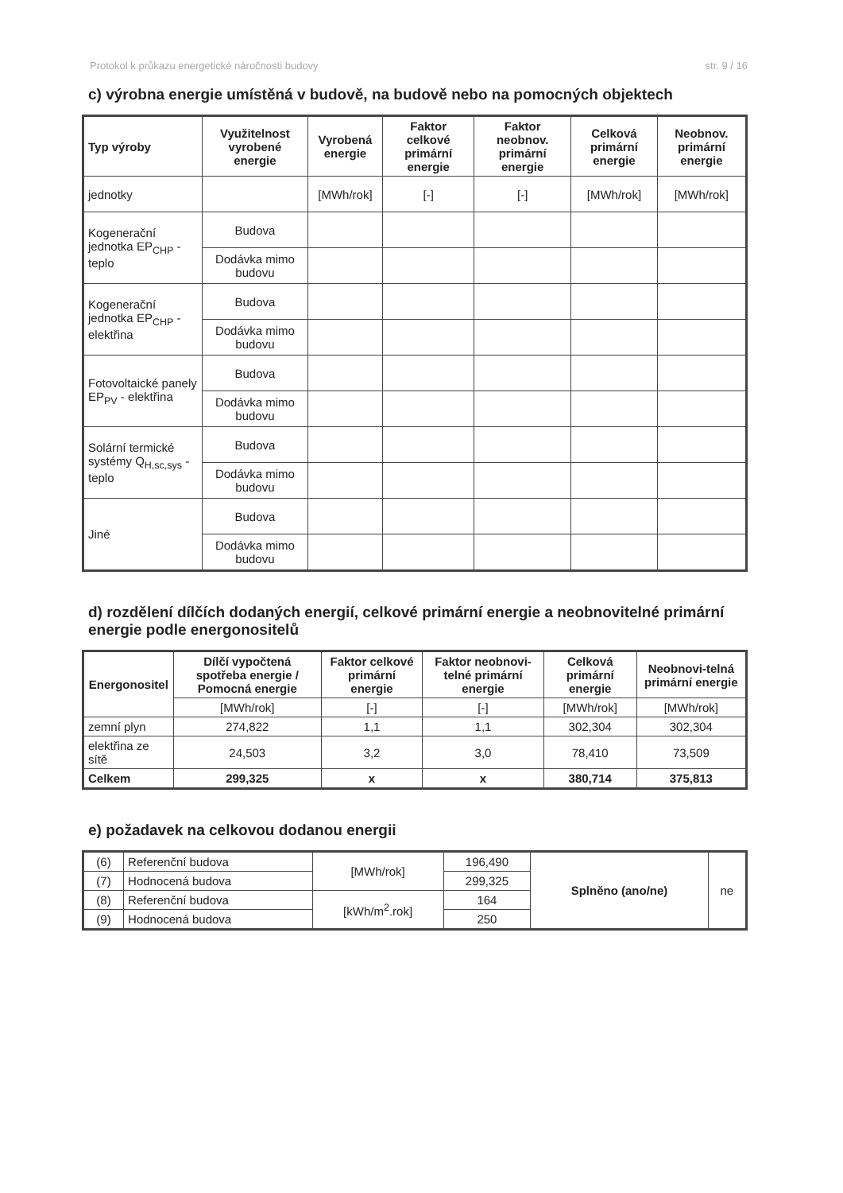Protokol k průkazu energetické náročnosti budovy str. 9 / 16
c) výrobna energie umístěná v budově, na budově nebo na pomocných objektech
| Typ výroby | Využitelnost vyrobené energie | Vyrobená energie | Faktor celkové primární energie | Faktor neobnov. primární energie | Celková primární energie | Neobnov. primární energie |
| --- | --- | --- | --- | --- | --- | --- |
| jednotky | | [MWh/rok] | [-] | [-] | [MWh/rok] | [MWh/rok] |
| Kogenerační jednotka EP<sub>CHP</sub> - teplo | Budova | | | | | |
| | Dodávka mimo budovu | | | | | |
| Kogenerační jednotka EP<sub>CHP</sub> - elektřina | Budova | | | | | |
| | Dodávka mimo budovu | | | | | |
| Fotovoltaické panely EP<sub>PV</sub> - elektřina | Budova | | | | | |
| | Dodávka mimo budovu | | | | | |
| Solární termické systémy Q<sub>H,sc,sys</sub> - teplo | Budova | | | | | |
| | Dodávka mimo budovu | | | | | |
| Jiné | Budova | | | | | |
| | Dodávka mimo budovu | | | | | |
d) rozdělení dílčích dodaných energií, celkové primární energie a neobnovitelné primární energie podle energonositelů
| Energonositel | Dílčí vypočtená spotřeba energie / Pomocná energie | Faktor celkové primární energie | Faktor neobnovi-telné primární energie | Celková primární energie | Neobnovi-telná primární energie |
| --- | --- | --- | --- | --- | --- |
| | [MWh/rok] | [-] | [-] | [MWh/rok] | [MWh/rok] |
| zemní plyn | 274,822 | 1,1 | 1,1 | 302,304 | 302,304 |
| elektřina ze sítě | 24,503 | 3,2 | 3,0 | 78,410 | 73,509 |
| Celkem | 299,325 | x | x | 380,714 | 375,813 |
e) požadavek na celkovou dodanou energii
| (6) | Referenční budova | [MWh/rok] | 196,490 | Splněno (ano/ne) | ne |
| (7) | Hodnocená budova | | 299,325 | | |
| (8) | Referenční budova | [kWh/m<sup>2</sup>.rok] | 164 | | |
| (9) | Hodnocená budova | | 250 | | |